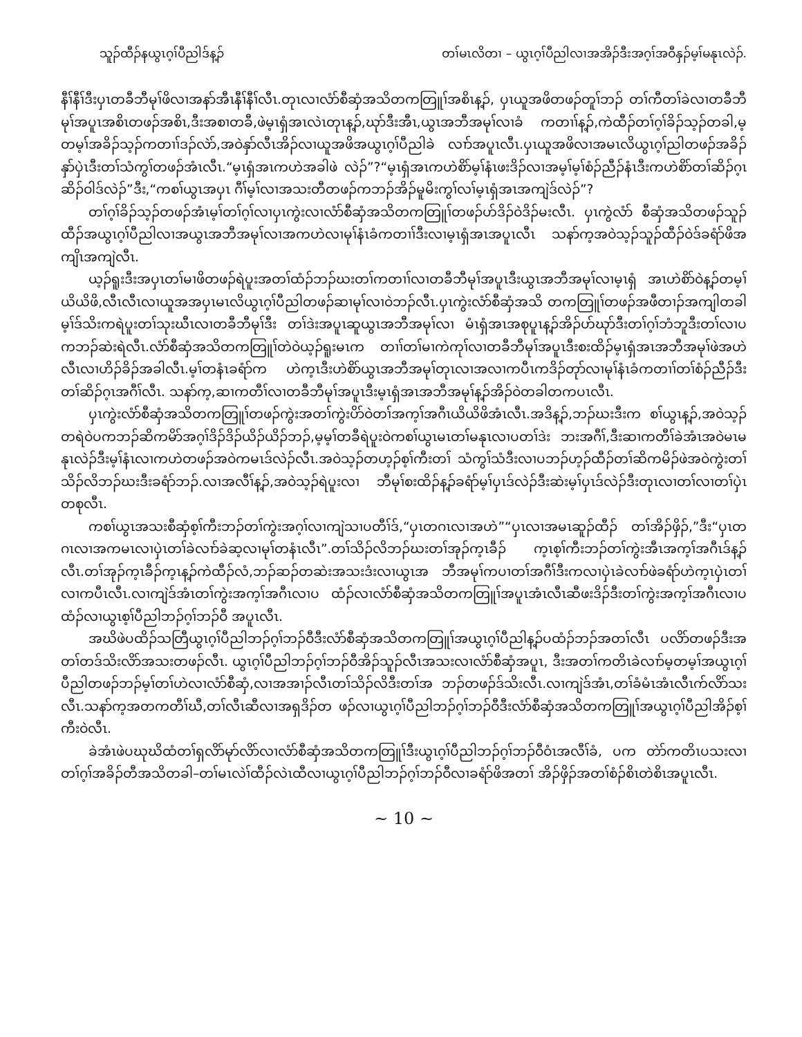သူၣ်ထီၣ်နယွၤဂ့ၢ်ပီညါဒ်န့ၣ် တၢ်မၤလိတၢ – ယွၤဂ့ၢ်ပီညါလၢအအိၣ်ဒီးအဂ့ၢ်အဝီနှၣ်မ့ၢ်မနုၤလဲၣ်.
နီၢ်နီၢ်ဒီးပှၤတခီဘီမုၢ်ဖိလၢအနာ်အီၤနီၢ်နီၢ်လီၤ.တုၤလၢလံာ်စီဆှံအသိတကတြူၢ်အစိၤန့ၣ်, ပှၤယူအဖိတဖၣ်တူၢ်ဘၣ် တၢ်ကီတၢ်ခဲလၢတခီဘီမုၢ်အပူၤအစိၤတဖၣ်အစိၤ,ဒီးအစၢတခီ,ဖဲမ့ၤရှံအၤလဲၤတုၤန့ၣ်,ဃုာ်ဒီးအီၤ,ယွၤအဘီအမုၢ်လၢခံ ကတၢၢ်န့ၣ်,ကဲထီၣ်တၢ်ဂ့ၢ်ခိၣ်သ့ၣ်တခါ,မ့တမ့ၢ်အခိၣ်သ့ၣ်ကတၢၢ်ဒၣ်လဲာ်,အဝဲနှာ်လီၤအိၣ်လၢယူအဖိအယွၤဂ့ၢ်ပီညါခဲ လၢာ်အပူၤလီၤ.ပှၤယူအဖိလၢအမၤလိယွၤဂ့ၢ်ညါတဖၣ်အခိၣ်နှာ်ပှဲၤဒီးတၢ်သံကွၢ်တဖၣ်အံၤလီၤ.“မ့ၤရှံအၤကဟဲအခါဖဲ လဲၣ်”?“မ့ၤရှံအၤကဟဲစိာ်မ့ၢ်နံၤဖးဒိၣ်လၢအမ့ၢ်မ့ၢ်စံၣ်ညီၣ်နံၤဒီးကဟဲစိာ်တၢ်ဆိၣ်ဂ့ၤဆိၣ်ဝါဒ်လဲၣ်”ဒီး,“ကစၢ်ယွၤအပှၤ ဂီၢ်မ့ၢ်လၢအသးတီတဖၣ်ကဘၣ်အိၣ်မူမိးကွၢ်လၢ်မ့ၤရှံအၤအကျဲဒ်လဲၣ်”?
တၢ်ဂ့ၢ်ခိၣ်သ့ၣ်တဖၣ်အံၤမ့ၢ်တၢ်ဂ့ၢ်လၢပှၤကွဲးလၢလံာ်စီဆှံအသိတကတြူၢ်တဖၣ်ဟ်ဒိၣ်ဝဲဒိၣ်မးလီၤ. ပှၤကွဲလံာ် စီဆှံအသိတဖၣ်သူၣ်ထီၣ်အယွၤဂ့ၢ်ပီညါလၢအယွၤအဘီအမုၢ်လၢအကဟဲလၢမုၢ်နံၤခံကတၢၢ်ဒီးလၢမ့ၤရှံအၤအပူၤလီၤ သနာ်က့အဝဲသ့ၣ်သူၣ်ထီၣ်ဝဲဒ်ခရံာ်ဖိအကျိၤအကျဲလီၤ.
ယ့ၣ်ရူးဒီးအပှၤတၢ်မၢဖိတဖၣ်ရဲပူးအတၢ်ထံၣ်ဘၣ်ဃးတၢ်ကတၢၢ်လၢတခီဘီမုၢ်အပူၤဒီးယွၤအဘီအမုၢ်လၢမ့ၤရှံ အၤဟဲစိာ်ဝဲန့ၣ်တမ့ၢ်ယိယိဖိ,လီၤလီၤလၢယူအအပှၤမၤလိယွၤဂ့ၢ်ပီညါတဖၣ်ဆၢမုၢ်လၢဝဲဘၣ်လီၤ.ပှၤကွဲးလံာ်စီဆှံအသိ တကတြူၢ်တဖၣ်အဖီတၢၣ်အကျါတခါမ့ၢ်ဒ်သိးကရဲပူးတၢ်သုးဃီၤလၢတခီဘီမုၢ်ဒီး တၢ်ဒဲးအပူၤဆူယွၤအဘီအမုၢ်လၢ မံၤရှံအၤအစုပူၤန့ၣ်အိၣ်ဟ်ဃုာ်ဒီးတၢ်ဂ့ၢ်ဘံဘူဒီးတၢ်လၢပကဘၣ်ဆဲးရဲလီၤ.လံာ်စီဆှံအသိတကတြူၢ်တဲဝဲယ့ၣ်ရူးမၤက တၢၢ်တၢ်မၢကဲကုၢ်လၢတခီဘီမုၢ်အပူၤဒီးစးထိၣ်မ့ၤရှံအၤအဘီအမုၢ်ဖဲအဟဲလီၤလၢဟိၣ်ခိၣ်အခါလီၤ.မ့ၢ်တနံၤခရံာ်က ဟဲက့ၤဒီးဟဲစိာ်ယွၤအဘီအမုၢ်တုၤလၢအလၢကပီၤကဒိၣ်တုာ်လၢမုၢ်နံၤခံကတၢၢ်တၢ်စံၣ်ညီၣ်ဒီးတၢ်ဆိၣ်ဂ့ၤအဂီၢ်လီၤ. သနာ်က့,ဆၢကတီၢ်လၢတခီဘီမုၢ်အပူၤဒီးမ့ၤရှံအၤအဘီအမုၢ်န့ၣ်အိၣ်ဝဲတခါတကပၤလီၤ.
ပှၤကွဲးလံာ်စီဆှံအသိတကတြူၢ်တဖၣ်ကွဲးအတၢ်ကွဲးပိာ်ဝဲတၢ်အက့ၢ်အဂီၤယိယိဖိအံၤလီၤ.အဒိန့ၣ်,ဘၣ်ဃးဒီးက စၢ်ယွၤန့ၣ်,အဝဲသ့ၣ်တရဲဝဲပကဘၣ်ဆိကမိာ်အဂ့ၢ်ဒိၣ်ဒိၣ်ယိၣ်ယိၣ်ဘၣ်,မ့မ့ၢ်တခီရဲပူးဝဲကစၢ်ယွၤမၤတၢ်မနုၤလၢပတၢ်ဒဲး ဘးအဂီၢ်,ဒီးဆၢကတီၢ်ခဲအံၤအဝဲမၤမနုၤလဲၣ်ဒီးမ့ၢ်နံၤလၢကဟဲတဖၣ်အဝဲကမၤဒ်လဲၣ်လီၤ.အဝဲသ့ၣ်တဟ့ၣ်စ့ၢ်ကီးတၢ် သံကွၢ်သံဒီးလၢပဘၣ်ဟ့ၣ်ထီၣ်တၢ်ဆိကမိၣ်ဖဲအဝဲကွဲးတၢ်သိၣ်လိဘၣ်ဃးဒီးခရံာ်ဘၣ်.လၢအလီၢ်န့ၣ်,အဝဲသ့ၣ်ရဲပူးလၢ ဘီမုၢ်စးထိၣ်န့ၣ်ခရံာ်မ့ၢ်ပှၤဒ်လဲၣ်ဒီးဆဲးမ့ၢ်ပှၤဒ်လဲၣ်ဒီးတုၤလၢတၢ်လၢတၢ်ပှဲၤတစုလီၤ.
ကစၢ်ယွၤအသးစီဆှံစ့ၢ်ကီးဘၣ်တၢ်ကွဲးအဂ့ၢ်လၢကျဲသၢပတီၢ်ဒ်,“ပှၤတဂၤလၢအဟဲ”“ပှၤလၢအမၤဆူၣ်ထီၣ် တၢ်အိၣ်ဖှိၣ်,”ဒီး“ပှၤတဂၤလၢအကမၤလၢပှဲၤတၢ်ခဲလၢာ်ခဲဆ့လၢမုၢ်တနံၤလီၤ”.တၢ်သိၣ်လိဘၣ်ဃးတၢ်အုၣ်က့ၤခီၣ် က့ၤစ့ၢ်ကီးဘၣ်တၢ်ကွဲးအီၤအက့ၢ်အဂီၤဒ်န့ၣ်လီၤ.တၢ်အုၣ်က့ၤခီၣ်က့ၤန့ၣ်ကဲထီၣ်လံ,ဘၣ်ဆၣ်တဆဲးအသးဒံးလၢယွၤအ ဘီအမုၢ်ကပၢတၢ်အဂီၢ်ဒီးကလၢပှဲၤခဲလၢာ်ဖဲခရံာ်ဟဲက့ၤပှဲၤတၢ်လၢကပီၤလီၤ.လၢကျဲဒ်အံၤတၢ်ကွဲးအက့ၢ်အဂီၤလၢပ ထံၣ်လၢလံာ်စီဆှံအသိတကတြူၢ်အပူၤအံၤလီၤဆီဖးဒိၣ်ဒီးတၢ်ကွဲးအက့ၢ်အဂီၤလၢပထံၣ်လၢယွၤစ့ၢ်ပီညါဘၣ်ဂ့ၢ်ဘၣ်ဝီ အပူၤလီၤ.
အဃိဖဲပထိၣ်သတြီယွၤဂ့ၢ်ပီညါဘၣ်ဂ့ၢ်ဘၣ်ဝီဒီးလံာ်စီဆှံအသိတကတြူၢ်အယွၤဂ့ၢ်ပီညါန့ၣ်ပထံၣ်ဘၣ်အတၢ်လီၤ ပလိာ်တဖၣ်ဒီးအတၢ်တဒ်သိးလိာ်အသးတဖၣ်လီၤ. ယွၤဂ့ၢ်ပီညါဘၣ်ဂ့ၢ်ဘၣ်ဝီအိၣ်သူၣ်လီၤအသးလၢလံာ်စီဆှံအပူၤ, ဒီးအတၢ်ကတိၤခဲလၢာ်မ့တမ့ၢ်အယွၤဂ့ၢ်ပီညါတဖၣ်ဘၣ်မ့ၢ်တၢ်ဟဲလၢလံာ်စီဆှံ,လၢအအၢၣ်လီၤတၢ်သိၣ်လိဒီးတၢ်အ ဘၣ်တဖၣ်ဒ်သိးလီၤ.လၢကျဲဒ်အံၤ,တၢ်ခံမံၤအံၤလီၤက်လိာ်သးလီၤ.သနာ်က့အတကတီၢ်ဃီ,တၢ်လီၤဆီလၢအရှဒိၣ်တ ဖၣ်လၢယွၤဂ့ၢ်ပီညါဘၣ်ဂ့ၢ်ဘၣ်ဝီဒီးလံာ်စီဆှံအသိတကတြူၢ်အယွၤဂ့ၢ်ပီညါအိၣ်စ့ၢ်ကီးဝဲလီၤ.
ခဲအံၤဖဲပဃုဃိထံတၢ်ရှလိာ်မုာ်လိာ်လၢလံာ်စီဆှံအသိတကတြူၢ်ဒီးယွၤဂ့ၢ်ပီညါဘၣ်ဂ့ၢ်ဘၣ်ဝီဝံၤအလီၢ်ခံ, ပက တဲာ်ကတိၤပသးလၢတၢ်ဂ့ၢ်အခိၣ်တီအသိတခါ–တၢ်မၤလဲၢ်ထီၣ်လဲၤထီလၢယွၤဂ့ၢ်ပီညါဘၣ်ဂ့ၢ်ဘၣ်ဝီလၢခရံာ်ဖိအတၢ် အိၣ်ဖှိၣ်အတၢ်စံၣ်စိၤတဲစိၤအပူၤလီၤ.
~ 10 ~